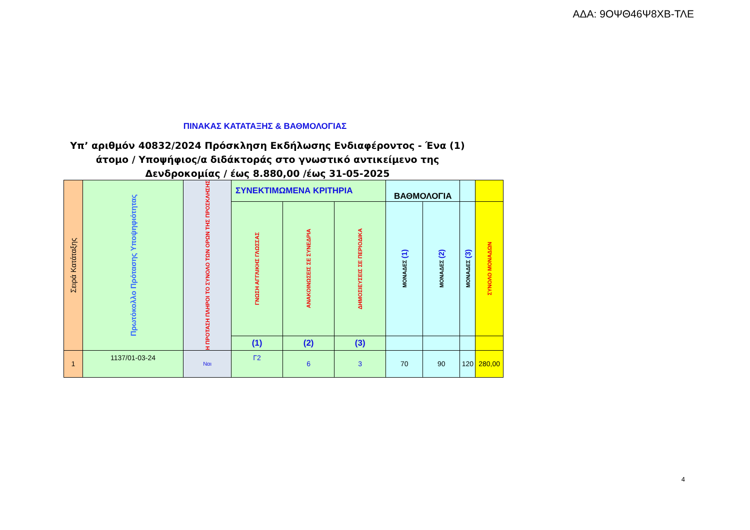ΑΔΑ: 9ΟΨΘ46Ψ8ΧΒ-ΤΛΕ
ΠΙΝΑΚΑΣ ΚΑΤΑΤΑΞΗΣ & ΒΑΘΜΟΛΟΓΙΑΣ
Υπ’ αριθμόν 40832/2024 Πρόσκληση Εκδήλωσης Ενδιαφέροντος - Ένα (1) άτομο / Υποψήφιος/α διδάκτοράς στο γνωστικό αντικείμενο της Δενδροκομίας / έως 8.880,00 /έως 31-05-2025
| Σειρά Κατάταξης | Πρωτόκολλο Πρότασης Υποψηφιότητας | Η ΠΡΟΤΑΣΗ ΠΛΗΡΟΙ ΤΟ ΣΥΝΟΛΟ ΤΩΝ ΟΡΩΝ ΤΗΣ ΠΡΟΣΚΛΗΣΗΣ | ΣΥΝΕΚΤΙΜΩΜΕΝΑ ΚΡΙΤΗΡΙΑ | | | ΒΑΘΜΟΛΟΓΙΑ | | | |
| --- | --- | --- | --- | --- | --- | --- | --- | --- | --- |
| | | | ΓΝΩΣΗ ΑΓΓΛΙΚΗΣ ΓΛΩΣΣΑΣ | ΑΝΑΚΟΙΝΩΣΕΙΣ ΣΕ ΣΥΝΕΔΡΙΑ | ΔΗΜΟΣΙΕΥΣΕΙΣ ΣΕ ΠΕΡΙΟΔΙΚΑ | ΜΟΝΑΔΕΣ (1) | ΜΟΝΑΔΕΣ (2) | ΜΟΝΑΔΕΣ (3) | ΣΥΝΟΛΟ ΜΟΝΑΔΩΝ |
| | | | (1) | (2) | (3) | | | | |
| 1 | 1137/01-03-24 | Ναι | Γ2 | 6 | 3 | 70 | 90 | 120 | 280,00 |
4